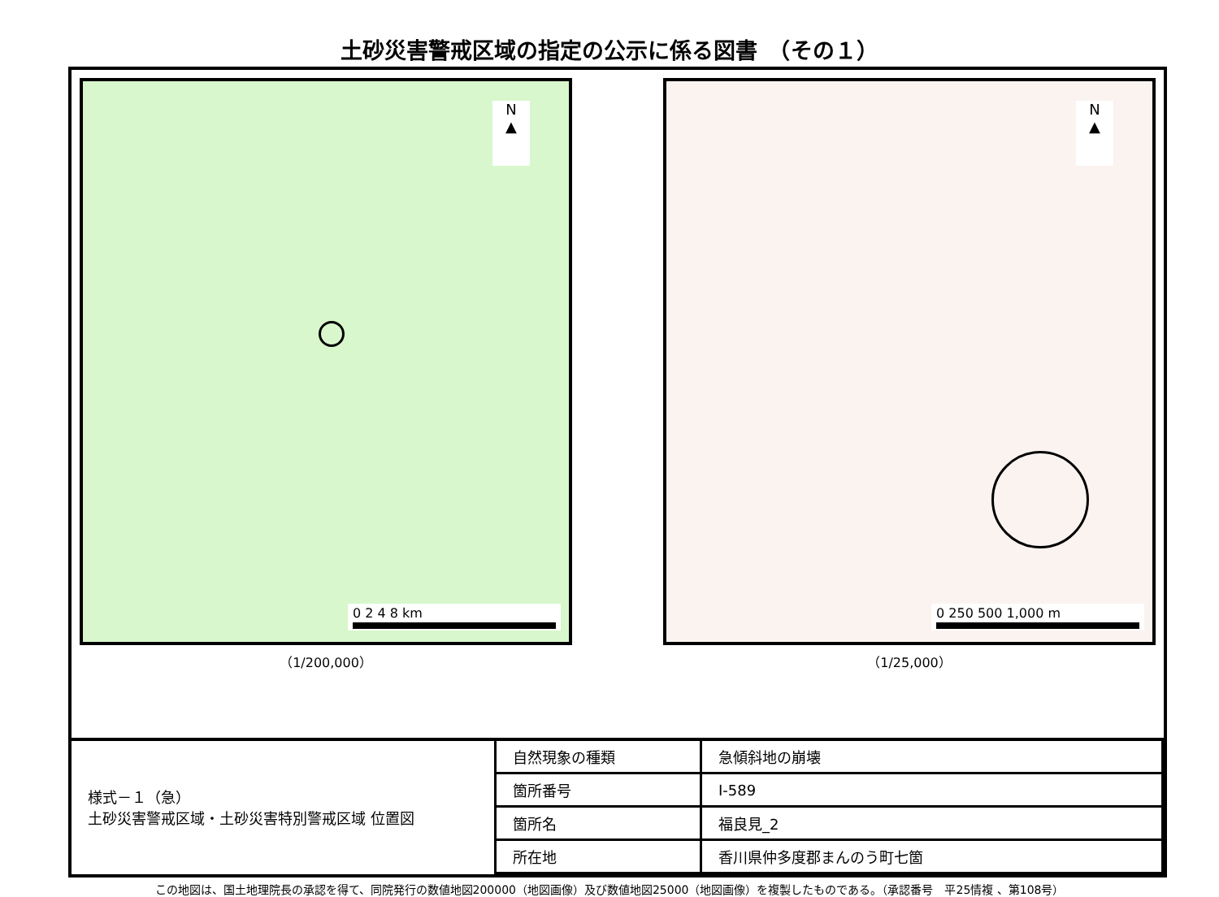土砂災害警戒区域の指定の公示に係る図書　（その１）
N
▲
0 2 4 8 km
（1/200,000）
N
▲
0 250 500 1,000 m
（1/25,000）
| 様式－１（急） 土砂災害警戒区域・土砂災害特別警戒区域 位置図 | 自然現象の種類 | 急傾斜地の崩壊 |
| | 箇所番号 | Ⅰ-589 |
| | 箇所名 | 福良見_2 |
| | 所在地 | 香川県仲多度郡まんのう町七箇 |
この地図は、国土地理院長の承認を得て、同院発行の数値地図200000（地図画像）及び数値地図25000（地図画像）を複製したものである。（承認番号　平25情複 、第108号）